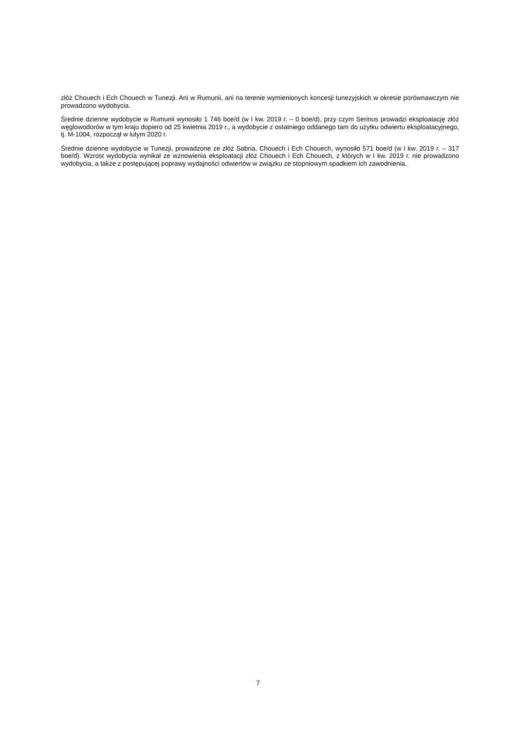złóż Chouech i Ech Chouech w Tunezji. Ani w Rumunii, ani na terenie wymienionych koncesji tunezyjskich w okresie porównawczym nie prowadzono wydobycia.
Średnie dzienne wydobycie w Rumunii wynosiło 1 746 boe/d (w I kw. 2019 r. – 0 boe/d), przy czym Serinus prowadzi eksploatację złóż węglowodorów w tym kraju dopiero od 25 kwietnia 2019 r., a wydobycie z ostatniego oddanego tam do użytku odwiertu eksploatacyjnego, tj. M-1004, rozpoczął w lutym 2020 r.
Średnie dzienne wydobycie w Tunezji, prowadzone ze złóż Sabria, Chouech i Ech Chouech, wynosiło 571 boe/d (w I kw. 2019 r. – 317 boe/d). Wzrost wydobycia wynikał ze wznowienia eksploatacji złóż Chouech i Ech Chouech, z których w I kw. 2019 r. nie prowadzono wydobycia, a także z postępującej poprawy wydajności odwiertów w związku ze stopniowym spadkiem ich zawodnienia.
7